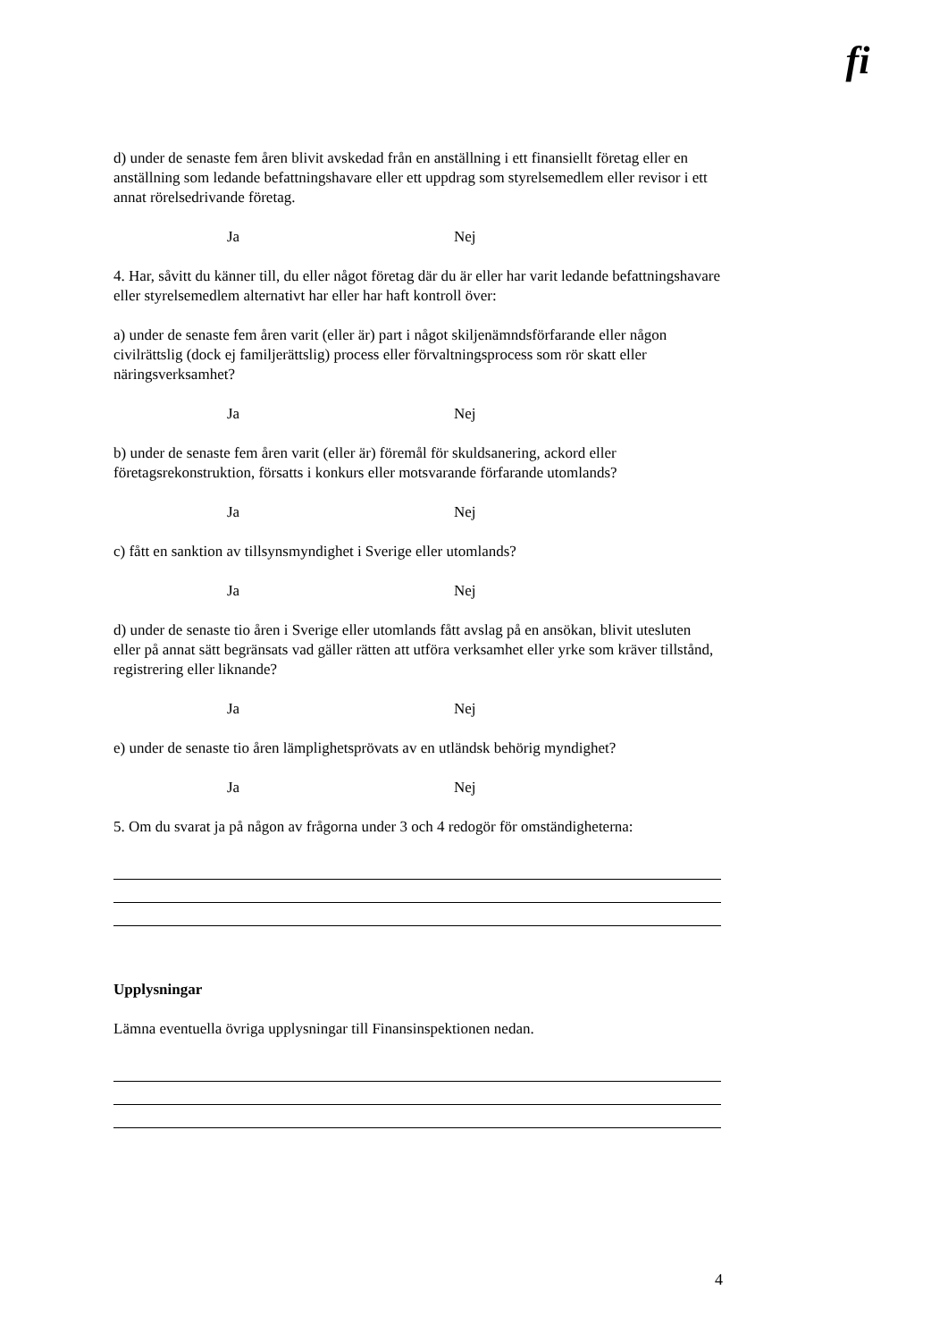fi
d) under de senaste fem åren blivit avskedad från en anställning i ett finansiellt företag eller en anställning som ledande befattningshavare eller ett uppdrag som styrelsemedlem eller revisor i ett annat rörelsedrivande företag.
Ja Nej
4. Har, såvitt du känner till, du eller något företag där du är eller har varit ledande befattningshavare eller styrelsemedlem alternativt har eller har haft kontroll över:
a) under de senaste fem åren varit (eller är) part i något skiljenämndsförfarande eller någon civilrättslig (dock ej familjerättslig) process eller förvaltningsprocess som rör skatt eller näringsverksamhet?
Ja Nej
b) under de senaste fem åren varit (eller är) föremål för skuldsanering, ackord eller företagsrekonstruktion, försatts i konkurs eller motsvarande förfarande utomlands?
Ja Nej
c) fått en sanktion av tillsynsmyndighet i Sverige eller utomlands?
Ja Nej
d) under de senaste tio åren i Sverige eller utomlands fått avslag på en ansökan, blivit utesluten eller på annat sätt begränsats vad gäller rätten att utföra verksamhet eller yrke som kräver tillstånd, registrering eller liknande?
Ja Nej
e) under de senaste tio åren lämplighetsprövats av en utländsk behörig myndighet?
Ja Nej
5. Om du svarat ja på någon av frågorna under 3 och 4 redogör för omständigheterna:
Upplysningar
Lämna eventuella övriga upplysningar till Finansinspektionen nedan.
4